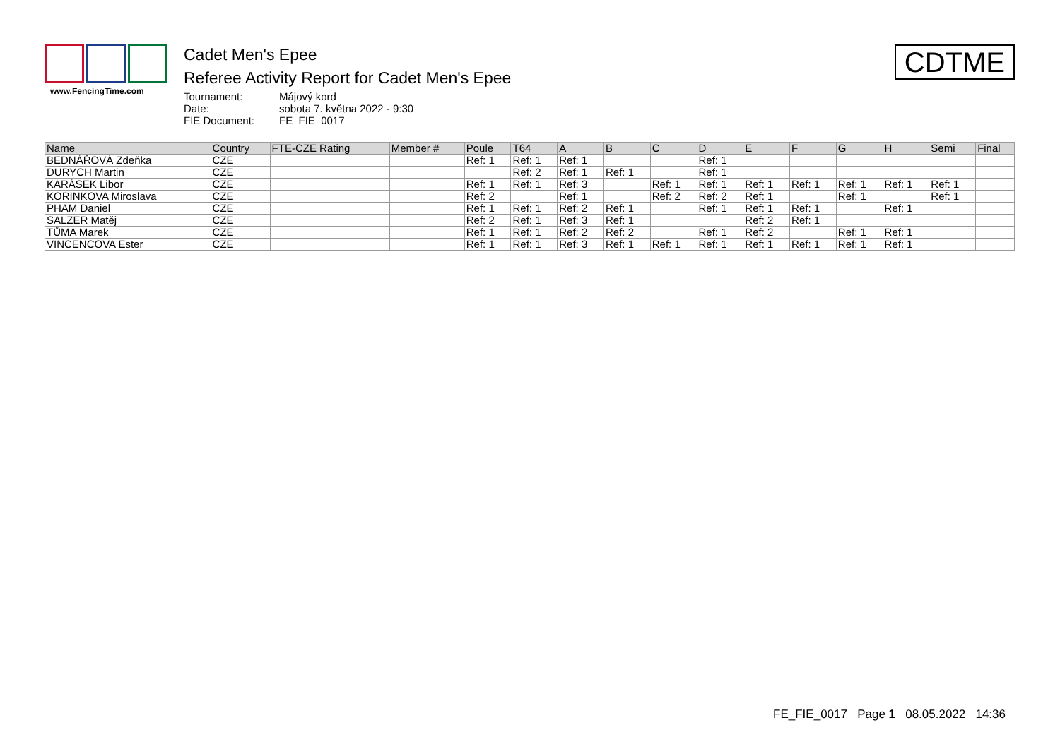www.FencingTime.com
Cadet Men's Epee
Referee Activity Report for Cadet Men's Epee
Tournament: Májový kord Date: sobota 7. května 2022 - 9:30 FIE Document: FE_FIE_0017
CDTME
| Name | Country | FTE-CZE Rating | Member # | Poule | T64 | A | B | C | D | E | F | G | H | Semi | Final |
| --- | --- | --- | --- | --- | --- | --- | --- | --- | --- | --- | --- | --- | --- | --- | --- |
| BEDNÁŘOVÁ Zdeňka | CZE | | | Ref: 1 | Ref: 1 | Ref: 1 | | | Ref: 1 | | | | | | |
| DURYCH Martin | CZE | | | | Ref: 2 | Ref: 1 | Ref: 1 | | Ref: 1 | | | | | | |
| KARÁSEK Libor | CZE | | | Ref: 1 | Ref: 1 | Ref: 3 | | Ref: 1 | Ref: 1 | Ref: 1 | Ref: 1 | Ref: 1 | Ref: 1 | Ref: 1 | |
| KORINKOVA Miroslava | CZE | | | Ref: 2 | | Ref: 1 | | Ref: 2 | Ref: 2 | Ref: 1 | | Ref: 1 | | Ref: 1 | |
| PHAM Daniel | CZE | | | Ref: 1 | Ref: 1 | Ref: 2 | Ref: 1 | | Ref: 1 | Ref: 1 | Ref: 1 | | Ref: 1 | | |
| SALZER Matěj | CZE | | | Ref: 2 | Ref: 1 | Ref: 3 | Ref: 1 | | | Ref: 2 | Ref: 1 | | | | |
| TŮMA Marek | CZE | | | Ref: 1 | Ref: 1 | Ref: 2 | Ref: 2 | | Ref: 1 | Ref: 2 | | Ref: 1 | Ref: 1 | | |
| VINCENCOVA Ester | CZE | | | Ref: 1 | Ref: 1 | Ref: 3 | Ref: 1 | Ref: 1 | Ref: 1 | Ref: 1 | Ref: 1 | Ref: 1 | Ref: 1 | | |
FE_FIE_0017 Page 1 08.05.2022 14:36